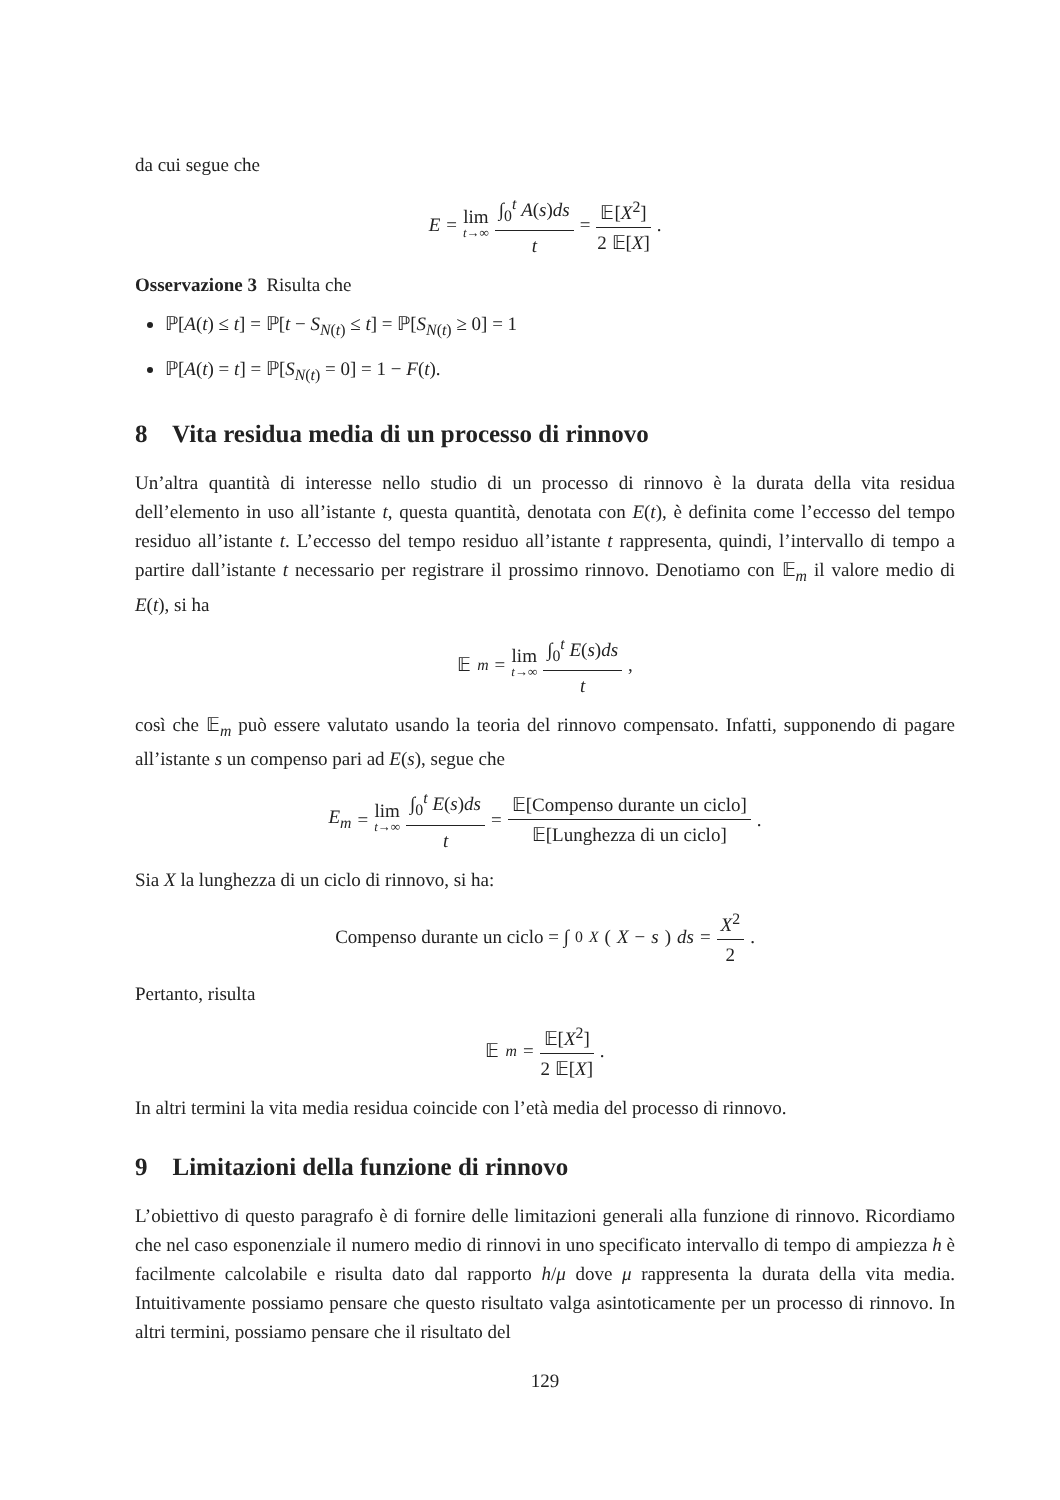da cui segue che
E = lim t→∞ ∫<sub>0</sub><sup>t</sup> A(s)ds t = 𝔼[X<sup>2</sup>] 2 𝔼[X].
Osservazione 3 Risulta che
ℙ[A(t) ≤ t] = ℙ[t − S<sub>N(t)</sub> ≤ t] = ℙ[S<sub>N(t)</sub> ≥ 0] = 1
ℙ[A(t) = t] = ℙ[S<sub>N(t)</sub> = 0] = 1 − F(t).
8 Vita residua media di un processo di rinnovo
Un’altra quantità di interesse nello studio di un processo di rinnovo è la durata della vita residua dell’elemento in uso all’istante t, questa quantità, denotata con E(t), è definita come l’eccesso del tempo residuo all’istante t. L’eccesso del tempo residuo all’istante t rappresenta, quindi, l’intervallo di tempo a partire dall’istante t necessario per registrare il prossimo rinnovo. Denotiamo con 𝔼<sub>m</sub> il valore medio di E(t), si ha
𝔼<sub>m</sub> = lim t→∞ ∫<sub>0</sub><sup>t</sup> E(s)ds t,
così che 𝔼<sub>m</sub> può essere valutato usando la teoria del rinnovo compensato. Infatti, supponendo di pagare all’istante s un compenso pari ad E(s), segue che
E<sub>m</sub> = lim t→∞ ∫<sub>0</sub><sup>t</sup> E(s)ds t = 𝔼[Compenso durante un ciclo] 𝔼[Lunghezza di un ciclo].
Sia X la lunghezza di un ciclo di rinnovo, si ha:
Compenso durante un ciclo = ∫<sub>0</sub><sup>X</sup> (X − s) ds = X<sup>2</sup> 2.
Pertanto, risulta
𝔼<sub>m</sub> = 𝔼[X<sup>2</sup>] 2 𝔼[X].
In altri termini la vita media residua coincide con l’età media del processo di rinnovo.
9 Limitazioni della funzione di rinnovo
L’obiettivo di questo paragrafo è di fornire delle limitazioni generali alla funzione di rinnovo. Ricordiamo che nel caso esponenziale il numero medio di rinnovi in uno specificato intervallo di tempo di ampiezza h è facilmente calcolabile e risulta dato dal rapporto h/μ dove μ rappresenta la durata della vita media. Intuitivamente possiamo pensare che questo risultato valga asintoticamente per un processo di rinnovo. In altri termini, possiamo pensare che il risultato del
129